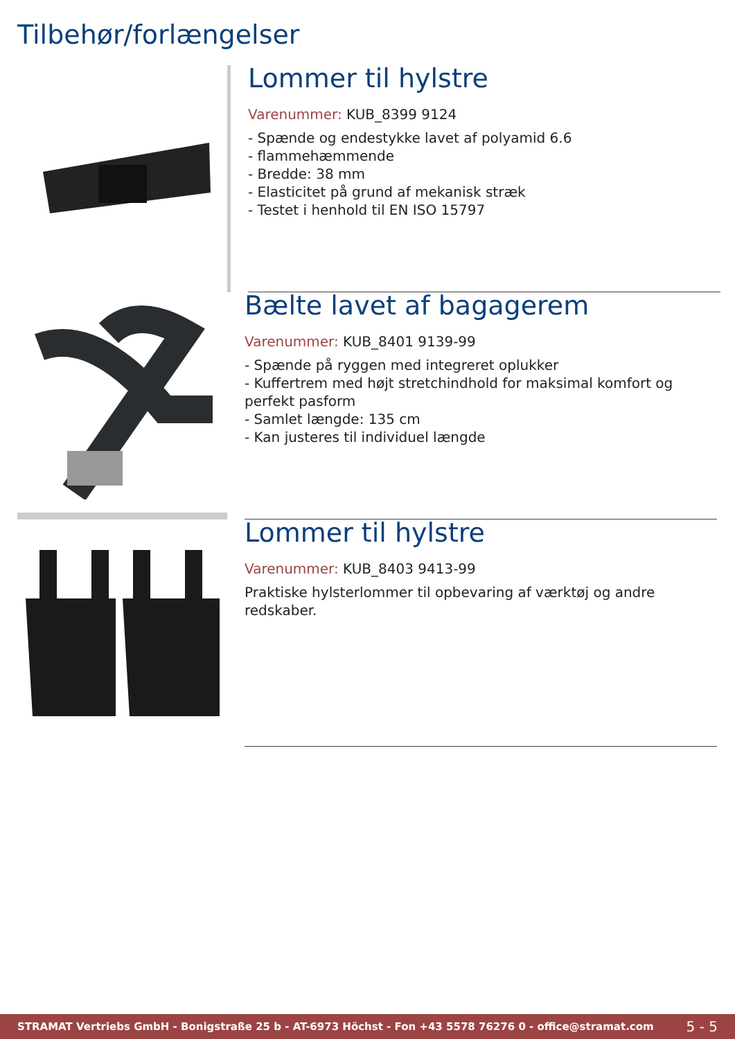Tilbehør/forlængelser
Lommer til hylstre
Varenummer: KUB_8399 9124
- Spænde og endestykke lavet af polyamid 6.6
- flammehæmmende
- Bredde: 38 mm
- Elasticitet på grund af mekanisk stræk
- Testet i henhold til EN ISO 15797
Bælte lavet af bagagerem
Varenummer: KUB_8401 9139-99
- Spænde på ryggen med integreret oplukker
- Kuffertrem med højt stretchindhold for maksimal komfort og perfekt pasform
- Samlet længde: 135 cm
- Kan justeres til individuel længde
Lommer til hylstre
Varenummer: KUB_8403 9413-99
Praktiske hylsterlommer til opbevaring af værktøj og andre redskaber.
STRAMAT Vertriebs GmbH - Bonigstraße 25 b - AT-6973 Höchst - Fon +43 5578 76276 0 - office@stramat.com 5 - 5